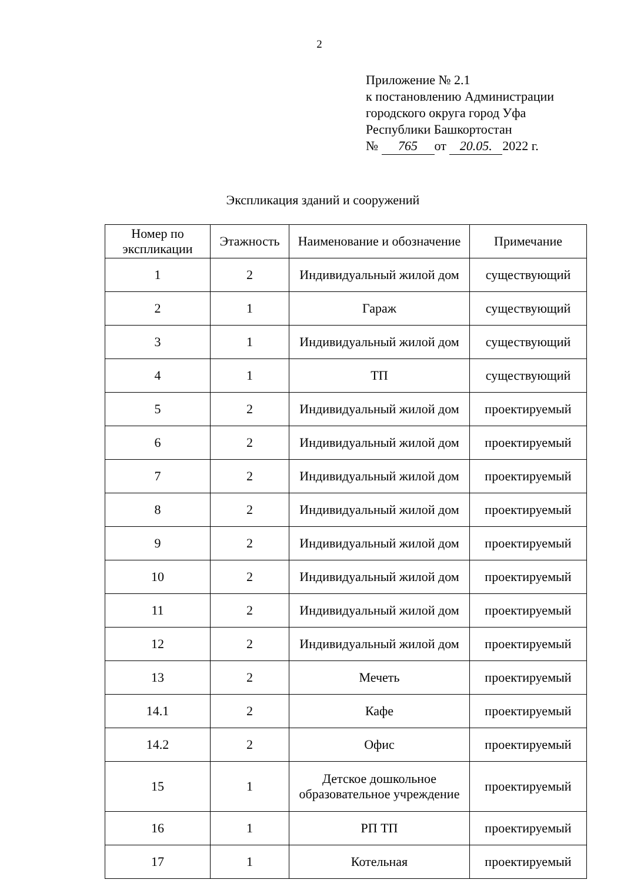2
Приложение № 2.1
к постановлению Администрации
городского округа город Уфа
Республики Башкортостан
№ 765 от 20.05. 2022 г.
Экспликация зданий и сооружений
| Номер по экспликации | Этажность | Наименование и обозначение | Примечание |
| --- | --- | --- | --- |
| 1 | 2 | Индивидуальный жилой дом | существующий |
| 2 | 1 | Гараж | существующий |
| 3 | 1 | Индивидуальный жилой дом | существующий |
| 4 | 1 | ТП | существующий |
| 5 | 2 | Индивидуальный жилой дом | проектируемый |
| 6 | 2 | Индивидуальный жилой дом | проектируемый |
| 7 | 2 | Индивидуальный жилой дом | проектируемый |
| 8 | 2 | Индивидуальный жилой дом | проектируемый |
| 9 | 2 | Индивидуальный жилой дом | проектируемый |
| 10 | 2 | Индивидуальный жилой дом | проектируемый |
| 11 | 2 | Индивидуальный жилой дом | проектируемый |
| 12 | 2 | Индивидуальный жилой дом | проектируемый |
| 13 | 2 | Мечеть | проектируемый |
| 14.1 | 2 | Кафе | проектируемый |
| 14.2 | 2 | Офис | проектируемый |
| 15 | 1 | Детское дошкольное образовательное учреждение | проектируемый |
| 16 | 1 | РП ТП | проектируемый |
| 17 | 1 | Котельная | проектируемый |